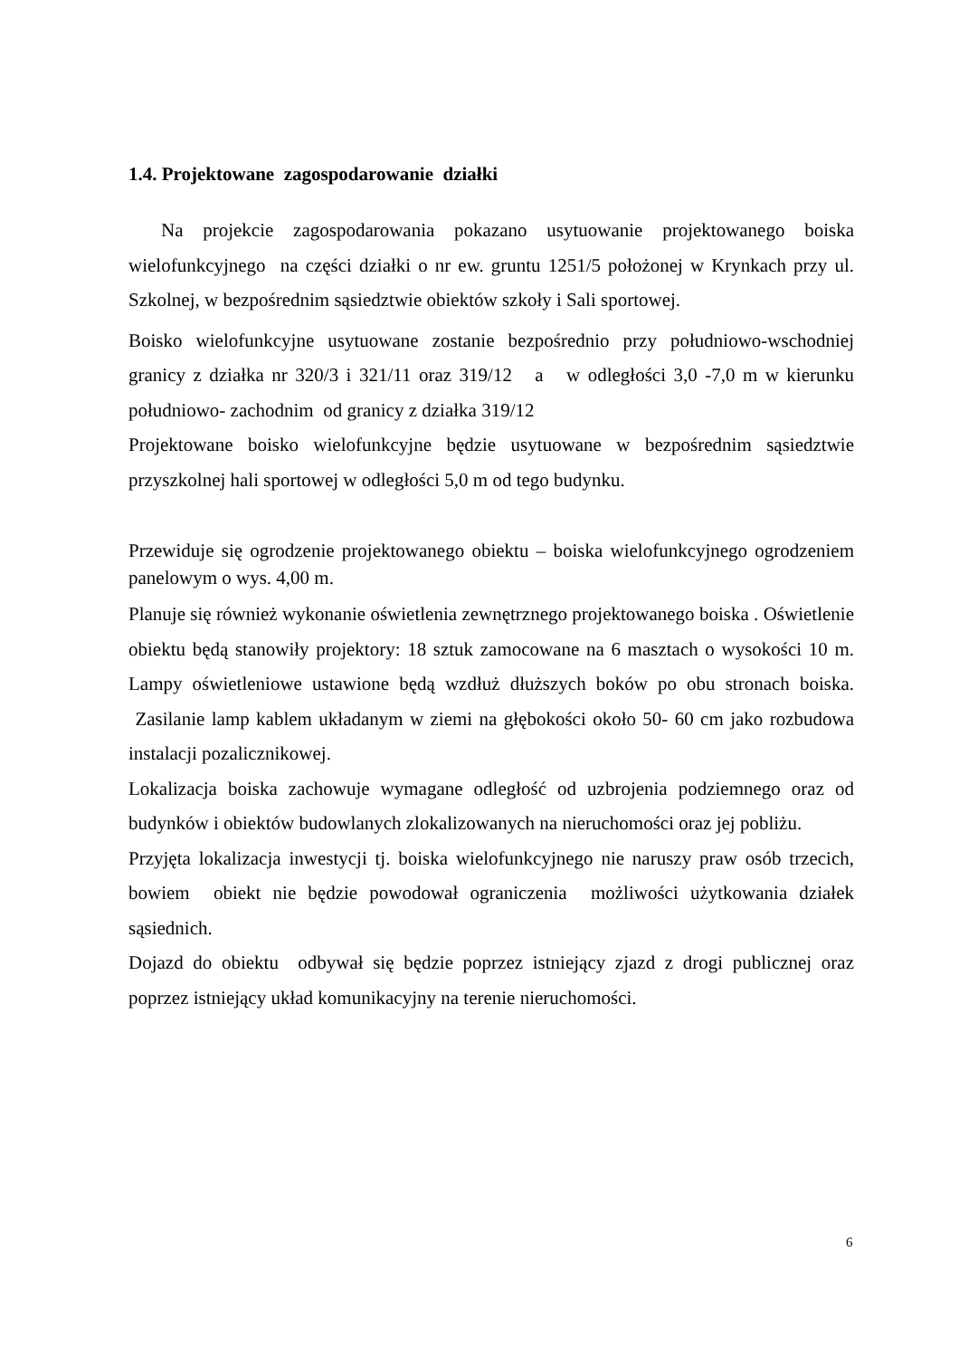1.4. Projektowane zagospodarowanie działki
Na projekcie zagospodarowania pokazano usytuowanie projektowanego boiska wielofunkcyjnego na części działki o nr ew. gruntu 1251/5 położonej w Krynkach przy ul. Szkolnej, w bezpośrednim sąsiedztwie obiektów szkoły i Sali sportowej.
Boisko wielofunkcyjne usytuowane zostanie bezpośrednio przy południowo-wschodniej granicy z działka nr 320/3 i 321/11 oraz 319/12 a w odległości 3,0 -7,0 m w kierunku południowo- zachodnim od granicy z działka 319/12
Projektowane boisko wielofunkcyjne będzie usytuowane w bezpośrednim sąsiedztwie przyszkolnej hali sportowej w odległości 5,0 m od tego budynku.
Przewiduje się ogrodzenie projektowanego obiektu – boiska wielofunkcyjnego ogrodzeniem panelowym o wys. 4,00 m.
Planuje się również wykonanie oświetlenia zewnętrznego projektowanego boiska . Oświetlenie obiektu będą stanowiły projektory: 18 sztuk zamocowane na 6 masztach o wysokości 10 m. Lampy oświetleniowe ustawione będą wzdłuż dłuższych boków po obu stronach boiska. Zasilanie lamp kablem układanym w ziemi na głębokości około 50- 60 cm jako rozbudowa instalacji pozalicznikowej.
Lokalizacja boiska zachowuje wymagane odległość od uzbrojenia podziemnego oraz od budynków i obiektów budowlanych zlokalizowanych na nieruchomości oraz jej pobliżu.
Przyjęta lokalizacja inwestycji tj. boiska wielofunkcyjnego nie naruszy praw osób trzecich, bowiem obiekt nie będzie powodował ograniczenia możliwości użytkowania działek sąsiednich.
Dojazd do obiektu odbywał się będzie poprzez istniejący zjazd z drogi publicznej oraz poprzez istniejący układ komunikacyjny na terenie nieruchomości.
6